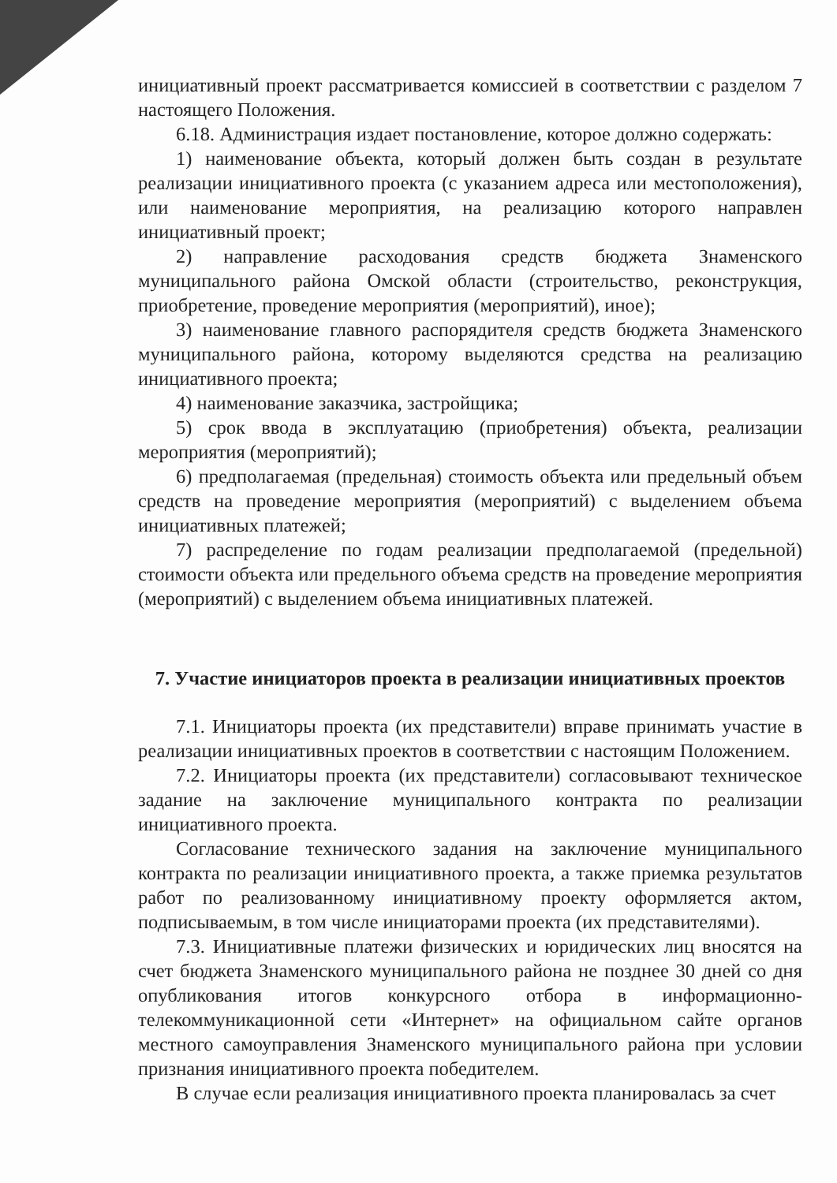инициативный проект рассматривается комиссией в соответствии с разделом 7 настоящего Положения.
6.18. Администрация издает постановление, которое должно содержать:
1) наименование объекта, который должен быть создан в результате реализации инициативного проекта (с указанием адреса или местоположения), или наименование мероприятия, на реализацию которого направлен инициативный проект;
2) направление расходования средств бюджета Знаменского муниципального района Омской области (строительство, реконструкция, приобретение, проведение мероприятия (мероприятий), иное);
3) наименование главного распорядителя средств бюджета Знаменского муниципального района, которому выделяются средства на реализацию инициативного проекта;
4) наименование заказчика, застройщика;
5) срок ввода в эксплуатацию (приобретения) объекта, реализации мероприятия (мероприятий);
6) предполагаемая (предельная) стоимость объекта или предельный объем средств на проведение мероприятия (мероприятий) с выделением объема инициативных платежей;
7) распределение по годам реализации предполагаемой (предельной) стоимости объекта или предельного объема средств на проведение мероприятия (мероприятий) с выделением объема инициативных платежей.
7. Участие инициаторов проекта в реализации инициативных проектов
7.1. Инициаторы проекта (их представители) вправе принимать участие в реализации инициативных проектов в соответствии с настоящим Положением.
7.2. Инициаторы проекта (их представители) согласовывают техническое задание на заключение муниципального контракта по реализации инициативного проекта.
Согласование технического задания на заключение муниципального контракта по реализации инициативного проекта, а также приемка результатов работ по реализованному инициативному проекту оформляется актом, подписываемым, в том числе инициаторами проекта (их представителями).
7.3. Инициативные платежи физических и юридических лиц вносятся на счет бюджета Знаменского муниципального района не позднее 30 дней со дня опубликования итогов конкурсного отбора в информационно-телекоммуникационной сети «Интернет» на официальном сайте органов местного самоуправления Знаменского муниципального района при условии признания инициативного проекта победителем.
В случае если реализация инициативного проекта планировалась за счет